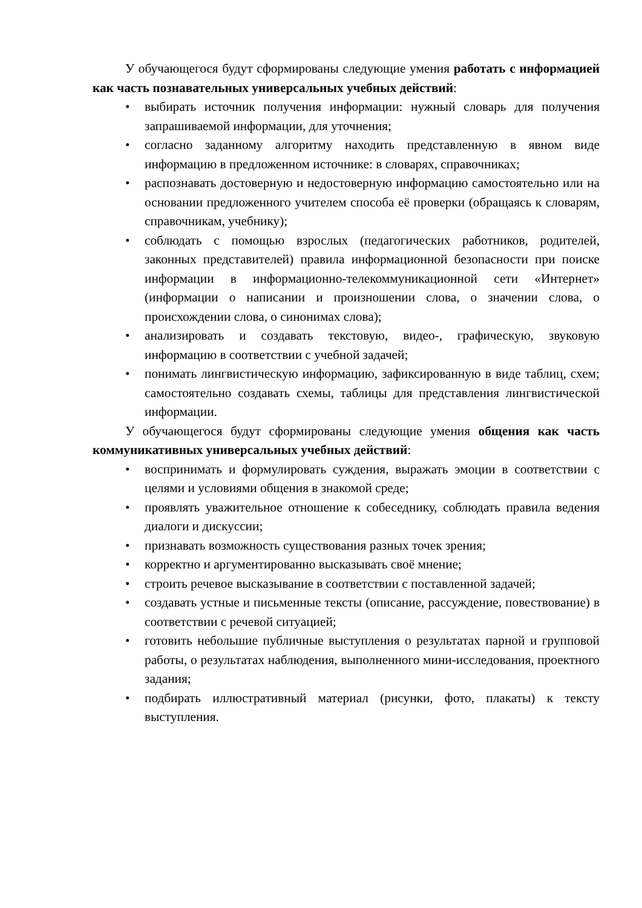У обучающегося будут сформированы следующие умения работать с информацией как часть познавательных универсальных учебных действий:
• выбирать источник получения информации: нужный словарь для получения запрашиваемой информации, для уточнения;
• согласно заданному алгоритму находить представленную в явном виде информацию в предложенном источнике: в словарях, справочниках;
• распознавать достоверную и недостоверную информацию самостоятельно или на основании предложенного учителем способа её проверки (обращаясь к словарям, справочникам, учебнику);
• соблюдать с помощью взрослых (педагогических работников, родителей, законных представителей) правила информационной безопасности при поиске информации в информационно-телекоммуникационной сети «Интернет» (информации о написании и произношении слова, о значении слова, о происхождении слова, о синонимах слова);
• анализировать и создавать текстовую, видео-, графическую, звуковую информацию в соответствии с учебной задачей;
• понимать лингвистическую информацию, зафиксированную в виде таблиц, схем; самостоятельно создавать схемы, таблицы для представления лингвистической информации.
У обучающегося будут сформированы следующие умения общения как часть коммуникативных универсальных учебных действий:
• воспринимать и формулировать суждения, выражать эмоции в соответствии с целями и условиями общения в знакомой среде;
• проявлять уважительное отношение к собеседнику, соблюдать правила ведения диалоги и дискуссии;
• признавать возможность существования разных точек зрения;
• корректно и аргументированно высказывать своё мнение;
• строить речевое высказывание в соответствии с поставленной задачей;
• создавать устные и письменные тексты (описание, рассуждение, повествование) в соответствии с речевой ситуацией;
• готовить небольшие публичные выступления о результатах парной и групповой работы, о результатах наблюдения, выполненного мини-исследования, проектного задания;
• подбирать иллюстративный материал (рисунки, фото, плакаты) к тексту выступления.